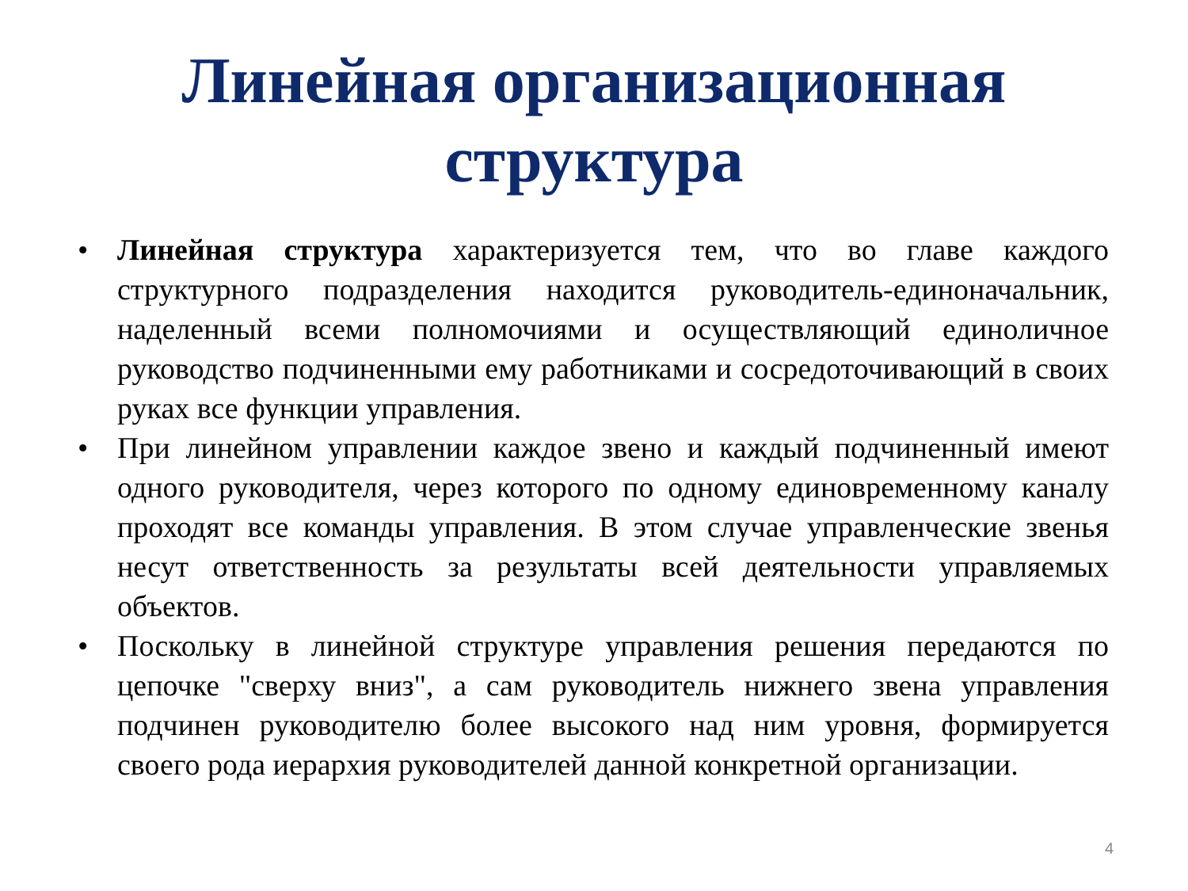Линейная организационная
структура
• Линейная структура характеризуется тем, что во главе каждого структурного подразделения находится руководитель-единоначальник, наделенный всеми полномочиями и осуществляющий единоличное руководство подчиненными ему работниками и сосредоточивающий в своих руках все функции управления.
• При линейном управлении каждое звено и каждый подчиненный имеют одного руководителя, через которого по одному единовременному каналу проходят все команды управления. В этом случае управленческие звенья несут ответственность за результаты всей деятельности управляемых объектов.
• Поскольку в линейной структуре управления решения передаются по цепочке "сверху вниз", а сам руководитель нижнего звена управления подчинен руководителю более высокого над ним уровня, формируется своего рода иерархия руководителей данной конкретной организации.
4